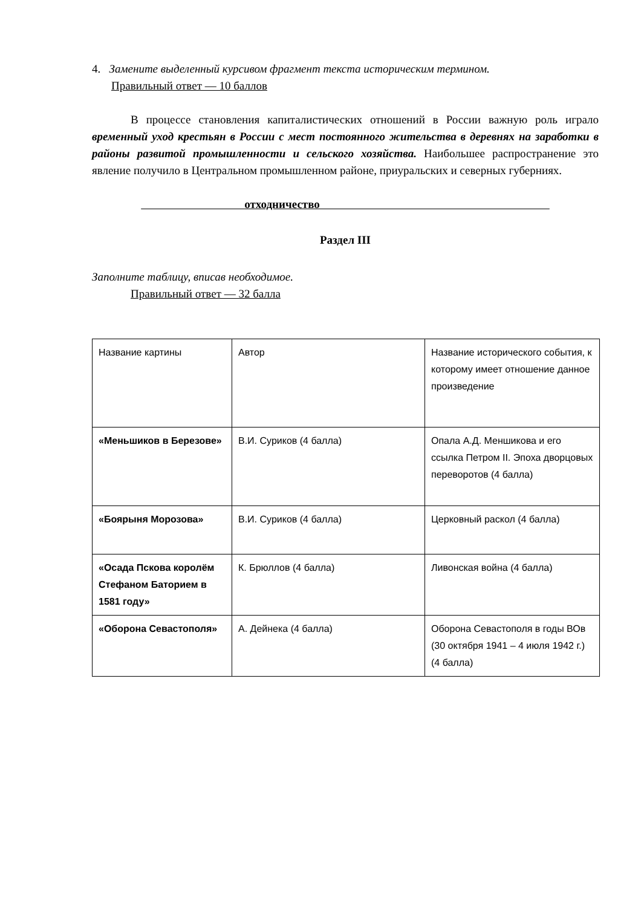4. Замените выделенный курсивом фрагмент текста историческим термином.
Правильный ответ — 10 баллов
В процессе становления капиталистических отношений в России важную роль играло временный уход крестьян в России с мест постоянного жительства в деревнях на заработки в районы развитой промышленности и сельского хозяйства. Наибольшее распространение это явление получило в Центральном промышленном районе, приуральских и северных губерниях.
отходничество
Раздел III
Заполните таблицу, вписав необходимое.
Правильный ответ — 32 балла
| Название картины | Автор | Название исторического события, к которому имеет отношение данное произведение |
| «Меньшиков в Березове» | В.И. Суриков (4 балла) | Опала А.Д. Меншикова и его ссылка Петром II. Эпоха дворцовых переворотов (4 балла) |
| «Боярыня Морозова» | В.И. Суриков (4 балла) | Церковный раскол (4 балла) |
| «Осада Пскова королём Стефаном Баторием в 1581 году» | К. Брюллов (4 балла) | Ливонская война (4 балла) |
| «Оборона Севастополя» | А. Дейнека (4 балла) | Оборона Севастополя в годы ВОв (30 октября 1941 – 4 июля 1942 г.) (4 балла) |